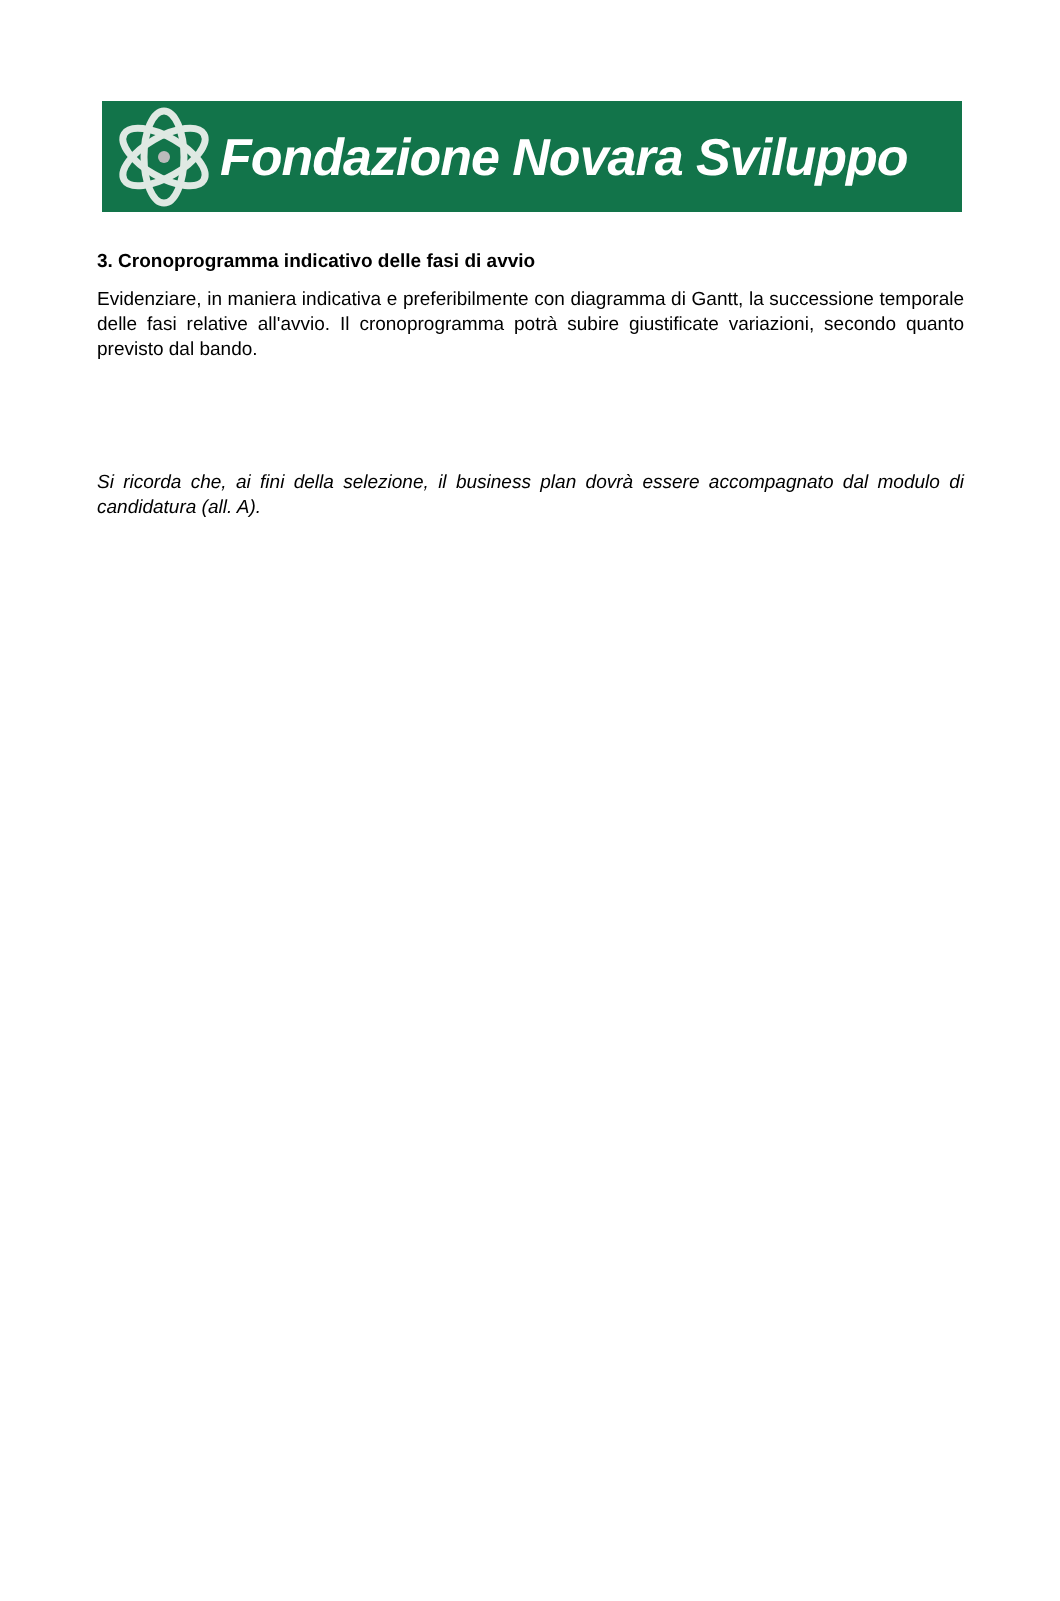Fondazione Novara Sviluppo
3. Cronoprogramma indicativo delle fasi di avvio
Evidenziare, in maniera indicativa e preferibilmente con diagramma di Gantt, la successione temporale delle fasi relative all'avvio. Il cronoprogramma potrà subire giustificate variazioni, secondo quanto previsto dal bando.
Si ricorda che, ai fini della selezione, il business plan dovrà essere accompagnato dal modulo di candidatura (all. A).